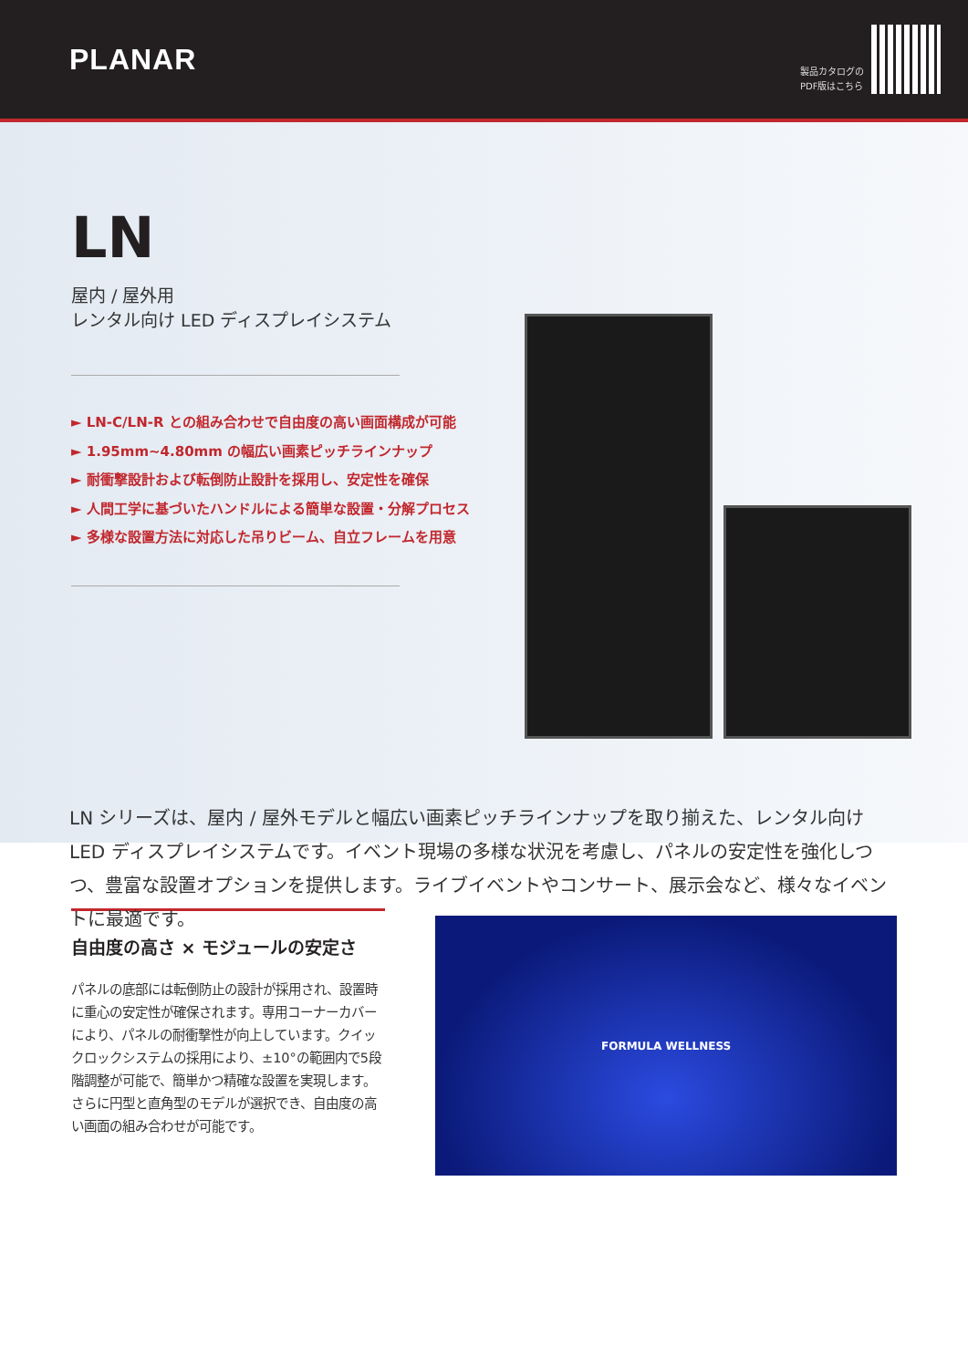PLANAR
製品カタログの
PDF版はこちら
LN
屋内 / 屋外用
レンタル向け LED ディスプレイシステム
► LN-C/LN-R との組み合わせで自由度の高い画面構成が可能
► 1.95mm~4.80mm の幅広い画素ピッチラインナップ
► 耐衝撃設計および転倒防止設計を採用し、安定性を確保
► 人間工学に基づいたハンドルによる簡単な設置・分解プロセス
► 多様な設置方法に対応した吊りビーム、自立フレームを用意
LN シリーズは、屋内 / 屋外モデルと幅広い画素ピッチラインナップを取り揃えた、レンタル向け LED ディスプレイシステムです。イベント現場の多様な状況を考慮し、パネルの安定性を強化しつつ、豊富な設置オプションを提供します。ライブイベントやコンサート、展示会など、様々なイベントに最適です。
自由度の高さ × モジュールの安定さ
パネルの底部には転倒防止の設計が採用され、設置時に重心の安定性が確保されます。専用コーナーカバーにより、パネルの耐衝撃性が向上しています。クイックロックシステムの採用により、±10°の範囲内で5段階調整が可能で、簡単かつ精確な設置を実現します。さらに円型と直角型のモデルが選択でき、自由度の高い画面の組み合わせが可能です。
FORMULA WELLNESS